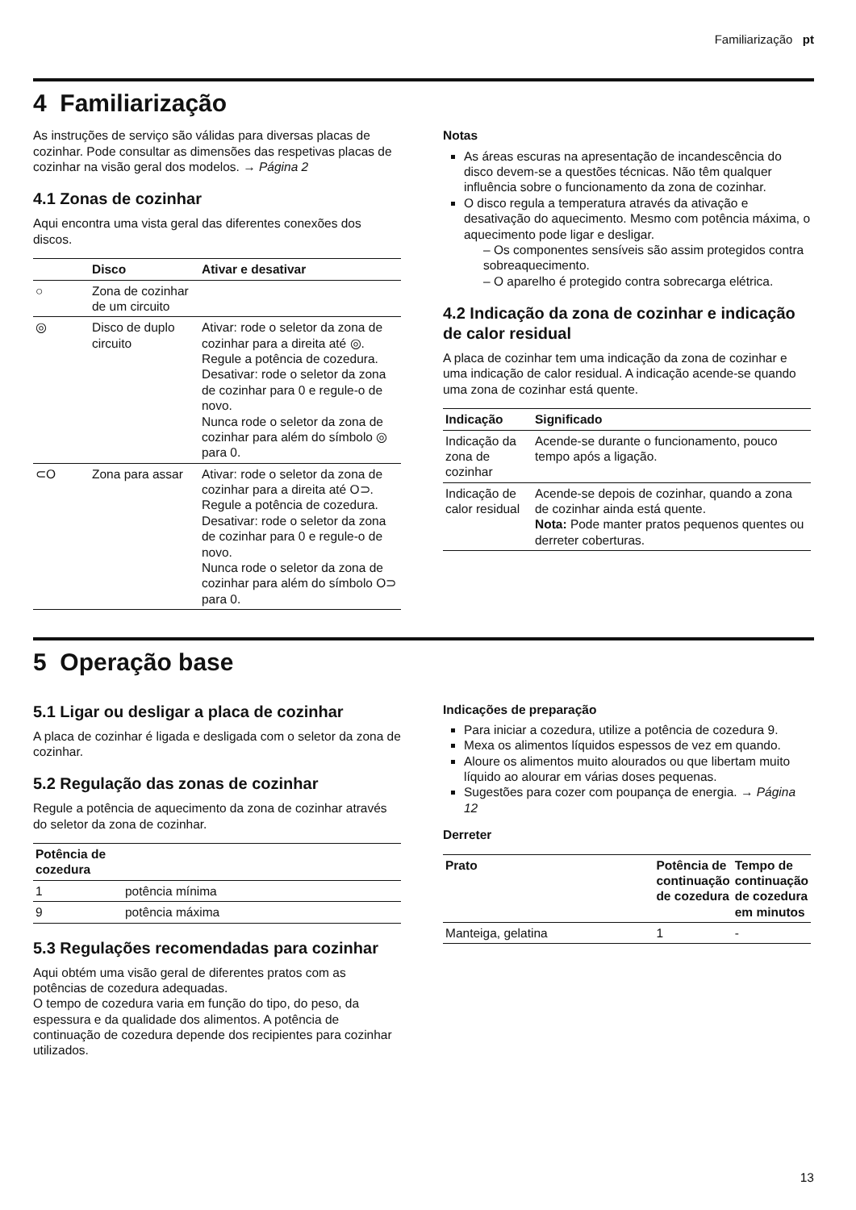Familiarização pt
4 Familiarização
As instruções de serviço são válidas para diversas placas de cozinhar. Pode consultar as dimensões das respetivas placas de cozinhar na visão geral dos modelos. → Página 2
4.1 Zonas de cozinhar
Aqui encontra uma vista geral das diferentes conexões dos discos.
| | Disco | Ativar e desativar |
| --- | --- | --- |
| ○ | Zona de cozinhar de um circuito | |
| ◎ | Disco de duplo circuito | Ativar: rode o seletor da zona de cozinhar para a direita até ◎. Regule a potência de cozedura. Desativar: rode o seletor da zona de cozinhar para 0 e regule-o de novo. Nunca rode o seletor da zona de cozinhar para além do símbolo ◎ para 0. |
| ⊂O | Zona para assar | Ativar: rode o seletor da zona de cozinhar para a direita até O⊃. Regule a potência de cozedura. Desativar: rode o seletor da zona de cozinhar para 0 e regule-o de novo. Nunca rode o seletor da zona de cozinhar para além do símbolo O⊃ para 0. |
Notas
As áreas escuras na apresentação de incandescência do disco devem-se a questões técnicas. Não têm qualquer influência sobre o funcionamento da zona de cozinhar.
O disco regula a temperatura através da ativação e desativação do aquecimento. Mesmo com potência máxima, o aquecimento pode ligar e desligar.
– Os componentes sensíveis são assim protegidos contra sobreaquecimento.
– O aparelho é protegido contra sobrecarga elétrica.
4.2 Indicação da zona de cozinhar e indicação de calor residual
A placa de cozinhar tem uma indicação da zona de cozinhar e uma indicação de calor residual. A indicação acende-se quando uma zona de cozinhar está quente.
| Indicação | Significado |
| --- | --- |
| Indicação da zona de cozinhar | Acende-se durante o funcionamento, pouco tempo após a ligação. |
| Indicação de calor residual | Acende-se depois de cozinhar, quando a zona de cozinhar ainda está quente. Nota: Pode manter pratos pequenos quentes ou derreter coberturas. |
5 Operação base
5.1 Ligar ou desligar a placa de cozinhar
A placa de cozinhar é ligada e desligada com o seletor da zona de cozinhar.
5.2 Regulação das zonas de cozinhar
Regule a potência de aquecimento da zona de cozinhar através do seletor da zona de cozinhar.
| Potência de cozedura | |
| --- | --- |
| 1 | potência mínima |
| 9 | potência máxima |
5.3 Regulações recomendadas para cozinhar
Aqui obtém uma visão geral de diferentes pratos com as potências de cozedura adequadas.
O tempo de cozedura varia em função do tipo, do peso, da espessura e da qualidade dos alimentos. A potência de continuação de cozedura depende dos recipientes para cozinhar utilizados.
Indicações de preparação
Para iniciar a cozedura, utilize a potência de cozedura 9.
Mexa os alimentos líquidos espessos de vez em quando.
Aloure os alimentos muito alourados ou que libertam muito líquido ao alourar em várias doses pequenas.
Sugestões para cozer com poupança de energia. → Página 12
Derreter
| Prato | Potência de continuação de cozedura | Tempo de continuação de cozedura em minutos |
| --- | --- | --- |
| Manteiga, gelatina | 1 | - |
13